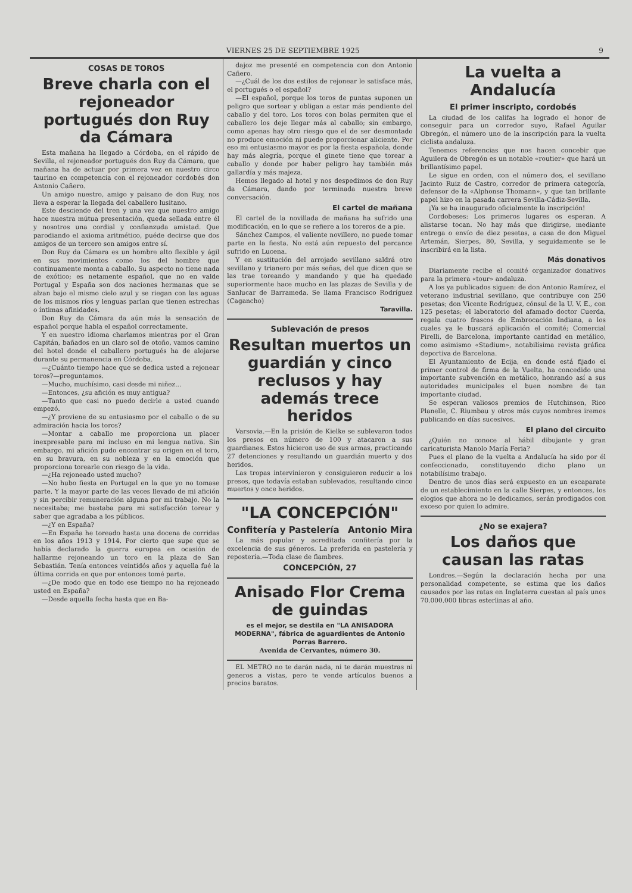VIERNES 25 DE SEPTIEMBRE 1925 9
COSAS DE TOROS
Breve charla con el rejoneador portugués don Ruy da Cámara
Esta mañana ha llegado a Córdoba, en el rápido de Sevilla, el rejoneador portugués don Ruy da Cámara, que mañana ha de actuar por primera vez en nuestro circo taurino en competencia con el rejoneador cordobés don Antonio Cañero.
Un amigo nuestro, amigo y paisano de don Ruy, nos lleva a esperar la llegada del caballero lusitano.
Este desciende del tren y una vez que nuestro amigo hace nuestra mútua presentación, queda sellada entre él y nosotros una cordial y confianzuda amistad. Que parodiando el axioma aritmético, puéde decirse que dos amigos de un tercero son amigos entre sí.
Don Ruy da Cámara es un hombre alto flexible y ágil en sus movimientos como los del hombre que continuamente monta a caballo. Su aspecto no tiene nada de exótico; es netamente español, que no en valde Portugal y España son dos naciones hermanas que se alzan bajo el mismo cielo azul y se riegan con las aguas de los mismos ríos y lenguas parlan que tienen estrechas o íntimas afinidades.
Don Ruy da Cámara da aún más la sensación de español porque habla el español correctamente.
Y en nuestro idioma charlamos mientras por el Gran Capitán, bañados en un claro sol de otoño, vamos camino del hotel donde el caballero portugués ha de alojarse durante su permanencia en Córdoba.
—¿Cuánto tiempo hace que se dedica usted a rejonear toros?—preguntamos.
—Mucho, muchísimo, casi desde mi niñez...
—Entonces, ¿su afición es muy antigua?
—Tanto que casi no puedo decirle a usted cuando empezó.
—¿Y proviene de su entusiasmo por el caballo o de su admiración hacia los toros?
—Montar a caballo me proporciona un placer inexpresable para mí incluso en mi lengua nativa. Sin embargo, mi afición pudo encontrar su origen en el toro, en su bravura, en su nobleza y en la emoción que proporciona torearle con riesgo de la vida.
—¿Ha rejoneado usted mucho?
—No hubo fiesta en Portugal en la que yo no tomase parte. Y la mayor parte de las veces llevado de mi afición y sin percibir remuneración alguna por mi trabajo. No la necesitaba; me bastaba para mi satisfacción torear y saber que agradaba a los públicos.
—¿Y en España?
—En España he toreado hasta una docena de corridas en los años 1913 y 1914. Por cierto que supe que se había declarado la guerra europea en ocasión de hallarme rejoneando un toro en la plaza de San Sebastián. Tenía entonces veintidós años y aquella fué la última corrida en que por entonces tomé parte.
—¿De modo que en todo ese tiempo no ha rejoneado usted en España?
—Desde aquella fecha hasta que en Ba-
dajoz me presenté en competencia con don Antonio Cañero.
—¿Cuál de los dos estilos de rejonear le satisface más, el portugués o el español?
—El español, porque los toros de puntas suponen un peligro que sortear y obligan a estar más pendiente del caballo y del toro. Los toros con bolas permiten que el caballero los deje llegar más al caballo; sin embargo, como apenas hay otro riesgo que el de ser desmontado no produce emoción ni puede proporcionar aliciente. Por eso mi entusiasmo mayor es por la fiesta española, donde hay más alegría, porque el ginete tiene que torear a caballo y donde por haber peligro hay también más gallardía y más majeza.
Hemos llegado al hotel y nos despedimos de don Ruy da Cámara, dando por terminada nuestra breve conversación.
El cartel de mañana
El cartel de la novillada de mañana ha sufrido una modificación, en lo que se refiere a los toreros de a pie.
Sánchez Campos, el valiente novillero, no puede tomar parte en la fiesta. No está aún repuesto del percance sufrido en Lucena.
Y en sustitución del arrojado sevillano saldrá otro sevillano y trianero por más señas, del que dicen que se las trae toreando y mandando y que ha quedado superiormente hace mucho en las plazas de Sevilla y de Sanlucar de Barrameda. Se llama Francisco Rodríguez (Caganchо)
Taravilla.
Sublevación de presos
Resultan muertos un guardián y cinco reclusos y hay además trece heridos
Varsovia.—En la prisión de Kielke se sublevaron todos los presos en número de 100 y atacaron a sus guardianes. Estos hicieron uso de sus armas, practicando 27 detenciones y resultando un guardián muerto y dos heridos.
Las tropas intervinieron y consiguieron reducir a los presos, que todavía estaban sublevados, resultando cinco muertos y once heridos.
"LA CONCEPCIÓN"
Confitería y Pastelería Antonio Mira
La más popular y acreditada confitería por la excelencia de sus géneros. La preferida en pastelería y repostería.—Toda clase de fiambres.
CONCEPCIÓN, 27
Anisado Flor Crema de guindas
es el mejor, se destila en "LA ANISADORA MODERNA", fábrica de aguardientes de Antonio Porras Barrero.
Avenida de Cervantes, número 30.
EL METRO no te darán nada, ni te darán muestras ni generos a vistas, pero te vende artículos buenos a precios baratos.
La vuelta a Andalucía
El primer inscripto, cordobés
La ciudad de los califas ha logrado el honor de conseguir para un corredor suyo, Rafael Aguilar Obregón, el número uno de la inscripción para la vuelta ciclista andaluza.
Tenemos referencias que nos hacen concebir que Aguilera de Obregón es un notable «routier» que hará un brillantísimo papel.
Le sigue en orden, con el número dos, el sevillano Jacinto Ruiz de Castro, corredor de primera categoría, defensor de la «Alphonse Thomann», y que tan brillante papel hizo en la pasada carrera Sevilla-Cádiz-Sevilla.
¡Ya se ha inaugurado oficialmente la inscripción!
Cordobeses: Los primeros lugares os esperan. A alistarse tocan. No hay más que dirigirse, mediante entrega o envío de diez pesetas, a casa de don Miguel Artemán, Sierpes, 80, Sevilla, y seguidamente se le inscribirá en la lista.
Más donativos
Diariamente recibe el comité organizador donativos para la primera «tour» andaluza.
A los ya publicados siguen: de don Antonio Ramírez, el veterano industrial sevillano, que contribuye con 250 pesetas; don Vicente Rodríguez, cónsul de la U. V. E., con 125 pesetas; el laboratorio del afamado doctor Cuerda, regala cuatro frascos de Embrocación Indiana, a los cuales ya le buscará aplicación el comité; Comercial Pirelli, de Barcelona, importante cantidad en metálico, como asimismo «Stadium», notabilísima revista gráfica deportiva de Barcelona.
El Ayuntamiento de Ecija, en donde está fijado el primer control de firma de la Vuelta, ha concedido una importante subvención en metálico, honrando así a sus autoridades municipales el buen nombre de tan importante ciudad.
Se esperan valiosos premios de Hutchinson, Rico Planelle, C. Riumbau y otros más cuyos nombres iremos publicando en días sucesivos.
El plano del circuito
¿Quién no conoce al hábil dibujante y gran caricaturista Manolo María Feria?
Pues el plano de la vuelta a Andalucía ha sido por él confeccionado, constituyendo dicho plano un notabilísimo trabajo.
Dentro de unos días será expuesto en un escaparate de un establecimiento en la calle Sierpes, y entonces, los elogios que ahora no le dedicamos, serán prodigados con exceso por quien lo admire.
¿No se exajera?
Los daños que causan las ratas
Londres.—Según la declaración hecha por una personalidad competente, se estima que los daños causados por las ratas en Inglaterra cuestan al país unos 70.000.000 libras esterlinas al año.